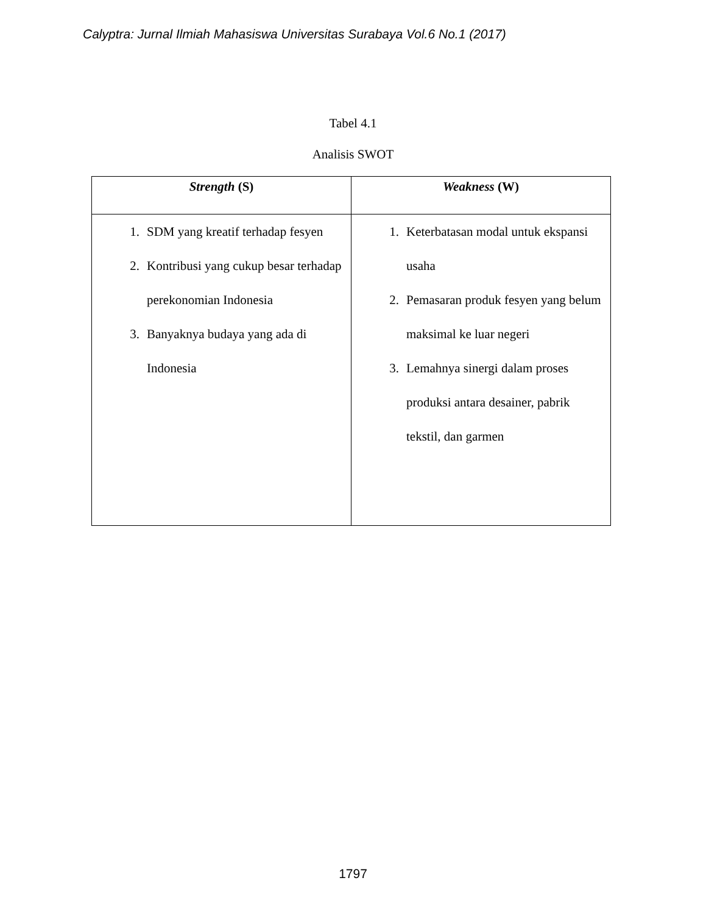Calyptra: Jurnal Ilmiah Mahasiswa Universitas Surabaya Vol.6 No.1 (2017)
Tabel 4.1
Analisis SWOT
| Strength (S) | Weakness (W) |
| --- | --- |
| 1. SDM yang kreatif terhadap fesyen 2. Kontribusi yang cukup besar terhadap perekonomian Indonesia 3. Banyaknya budaya yang ada di Indonesia | 1. Keterbatasan modal untuk ekspansi usaha 2. Pemasaran produk fesyen yang belum maksimal ke luar negeri 3. Lemahnya sinergi dalam proses produksi antara desainer, pabrik tekstil, dan garmen |
1797